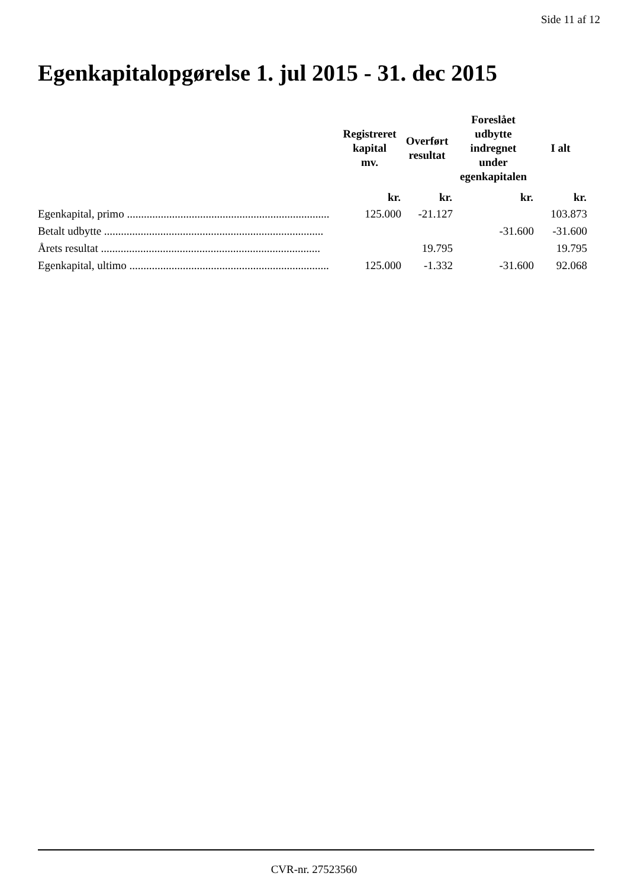Side 11 af 12
Egenkapitalopgørelse 1. jul 2015 - 31. dec 2015
| | Registreret kapital mv. | Overført resultat | Foreslået udbytte indregnet under egenkapitalen | I alt |
| --- | --- | --- | --- | --- |
| | kr. | kr. | kr. | kr. |
| Egenkapital, primo ........................................................................ | 125.000 | -21.127 | | 103.873 |
| Betalt udbytte .............................................................................. | | | -31.600 | -31.600 |
| Årets resultat .............................................................................. | | 19.795 | | 19.795 |
| Egenkapital, ultimo ....................................................................... | 125.000 | -1.332 | -31.600 | 92.068 |
CVR-nr. 27523560